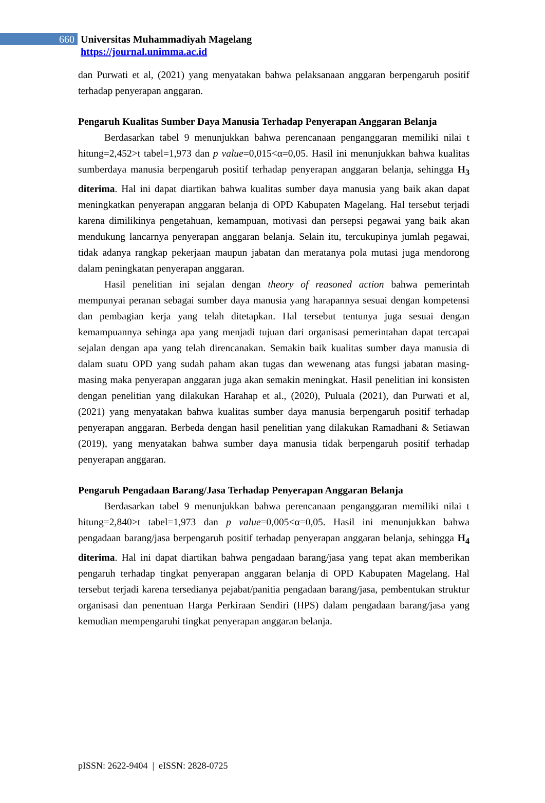660 Universitas Muhammadiyah Magelang
https://journal.unimma.ac.id
dan Purwati et al, (2021) yang menyatakan bahwa pelaksanaan anggaran berpengaruh positif terhadap penyerapan anggaran.
Pengaruh Kualitas Sumber Daya Manusia Terhadap Penyerapan Anggaran Belanja
Berdasarkan tabel 9 menunjukkan bahwa perencanaan penganggaran memiliki nilai t hitung=2,452>t tabel=1,973 dan p value=0,015<α=0,05. Hasil ini menunjukkan bahwa kualitas sumberdaya manusia berpengaruh positif terhadap penyerapan anggaran belanja, sehingga H<sub>3</sub> diterima. Hal ini dapat diartikan bahwa kualitas sumber daya manusia yang baik akan dapat meningkatkan penyerapan anggaran belanja di OPD Kabupaten Magelang. Hal tersebut terjadi karena dimilikinya pengetahuan, kemampuan, motivasi dan persepsi pegawai yang baik akan mendukung lancarnya penyerapan anggaran belanja. Selain itu, tercukupinya jumlah pegawai, tidak adanya rangkap pekerjaan maupun jabatan dan meratanya pola mutasi juga mendorong dalam peningkatan penyerapan anggaran.
Hasil penelitian ini sejalan dengan theory of reasoned action bahwa pemerintah mempunyai peranan sebagai sumber daya manusia yang harapannya sesuai dengan kompetensi dan pembagian kerja yang telah ditetapkan. Hal tersebut tentunya juga sesuai dengan kemampuannya sehinga apa yang menjadi tujuan dari organisasi pemerintahan dapat tercapai sejalan dengan apa yang telah direncanakan. Semakin baik kualitas sumber daya manusia di dalam suatu OPD yang sudah paham akan tugas dan wewenang atas fungsi jabatan masing-masing maka penyerapan anggaran juga akan semakin meningkat. Hasil penelitian ini konsisten dengan penelitian yang dilakukan Harahap et al., (2020), Puluala (2021), dan Purwati et al, (2021) yang menyatakan bahwa kualitas sumber daya manusia berpengaruh positif terhadap penyerapan anggaran. Berbeda dengan hasil penelitian yang dilakukan Ramadhani & Setiawan (2019), yang menyatakan bahwa sumber daya manusia tidak berpengaruh positif terhadap penyerapan anggaran.
Pengaruh Pengadaan Barang/Jasa Terhadap Penyerapan Anggaran Belanja
Berdasarkan tabel 9 menunjukkan bahwa perencanaan penganggaran memiliki nilai t hitung=2,840>t tabel=1,973 dan p value=0,005<α=0,05. Hasil ini menunjukkan bahwa pengadaan barang/jasa berpengaruh positif terhadap penyerapan anggaran belanja, sehingga H<sub>4</sub> diterima. Hal ini dapat diartikan bahwa pengadaan barang/jasa yang tepat akan memberikan pengaruh terhadap tingkat penyerapan anggaran belanja di OPD Kabupaten Magelang. Hal tersebut terjadi karena tersedianya pejabat/panitia pengadaan barang/jasa, pembentukan struktur organisasi dan penentuan Harga Perkiraan Sendiri (HPS) dalam pengadaan barang/jasa yang kemudian mempengaruhi tingkat penyerapan anggaran belanja.
pISSN: 2622-9404 | eISSN: 2828-0725